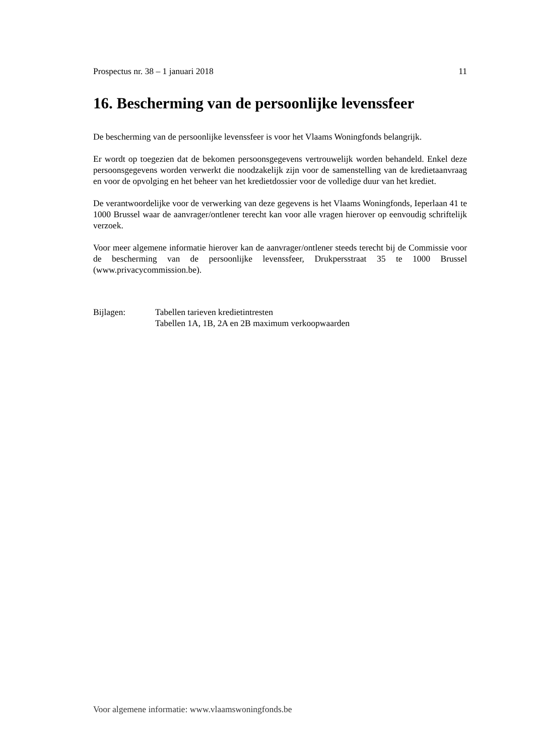Prospectus nr. 38 – 1 januari 2018 11
16. Bescherming van de persoonlijke levenssfeer
De bescherming van de persoonlijke levenssfeer is voor het Vlaams Woningfonds belangrijk.
Er wordt op toegezien dat de bekomen persoonsgegevens vertrouwelijk worden behandeld. Enkel deze persoonsgegevens worden verwerkt die noodzakelijk zijn voor de samenstelling van de kredietaanvraag en voor de opvolging en het beheer van het kredietdossier voor de volledige duur van het krediet.
De verantwoordelijke voor de verwerking van deze gegevens is het Vlaams Woningfonds, Ieperlaan 41 te 1000 Brussel waar de aanvrager/ontlener terecht kan voor alle vragen hierover op eenvoudig schriftelijk verzoek.
Voor meer algemene informatie hierover kan de aanvrager/ontlener steeds terecht bij de Commissie voor de bescherming van de persoonlijke levenssfeer, Drukpersstraat 35 te 1000 Brussel (www.privacycommission.be).
Bijlagen: Tabellen tarieven kredietintresten
Tabellen 1A, 1B, 2A en 2B maximum verkoopwaarden
Voor algemene informatie: www.vlaamswoningfonds.be